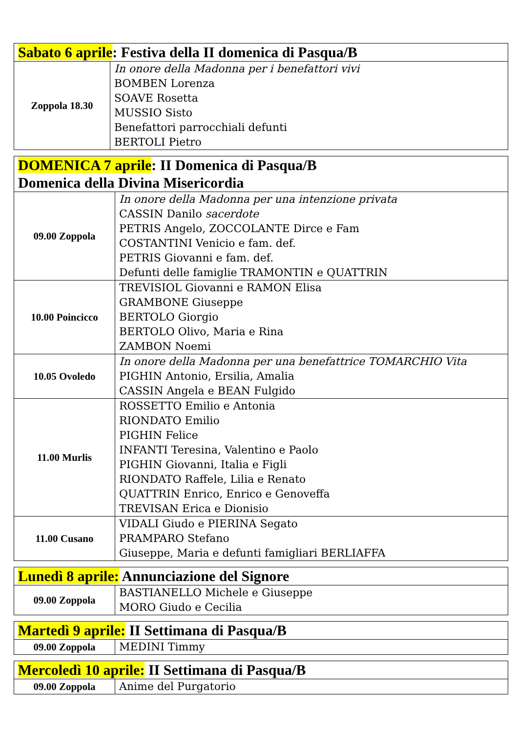| Sabato 6 aprile : Festiva della II domenica di Pasqua/B | |
| --- | --- |
| Zoppola 18.30 | In onore della Madonna per i benefattori vivi BOMBEN Lorenza SOAVE Rosetta MUSSIO Sisto Benefattori parrocchiali defunti BERTOLI Pietro |
| DOMENICA 7 aprile : II Domenica di Pasqua/B Domenica della Divina Misericordia | |
| --- | --- |
| 09.00 Zoppola | In onore della Madonna per una intenzione privata CASSIN Danilo sacerdote PETRIS Angelo, ZOCCOLANTE Dirce e Fam COSTANTINI Venicio e fam. def. PETRIS Giovanni e fam. def. Defunti delle famiglie TRAMONTIN e QUATTRIN |
| 10.00 Poincicco | TREVISIOL Giovanni e RAMON Elisa GRAMBONE Giuseppe BERTOLO Giorgio BERTOLO Olivo, Maria e Rina ZAMBON Noemi |
| 10.05 Ovoledo | In onore della Madonna per una benefattrice TOMARCHIO Vita PIGHIN Antonio, Ersilia, Amalia CASSIN Angela e BEAN Fulgido |
| 11.00 Murlis | ROSSETTO Emilio e Antonia RIONDATO Emilio PIGHIN Felice INFANTI Teresina, Valentino e Paolo PIGHIN Giovanni, Italia e Figli RIONDATO Raffele, Lilia e Renato QUATTRIN Enrico, Enrico e Genoveffa TREVISAN Erica e Dionisio |
| 11.00 Cusano | VIDALI Giudo e PIERINA Segato PRAMPARO Stefano Giuseppe, Maria e defunti famigliari BERLIAFFA |
| Lunedì 8 aprile: Annunciazione del Signore | |
| --- | --- |
| 09.00 Zoppola | BASTIANELLO Michele e Giuseppe MORO Giudo e Cecilia |
| Martedì 9 aprile: II Settimana di Pasqua/B | |
| --- | --- |
| 09.00 Zoppola | MEDINI Timmy |
| Mercoledì 10 aprile: II Settimana di Pasqua/B | |
| --- | --- |
| 09.00 Zoppola | Anime del Purgatorio |